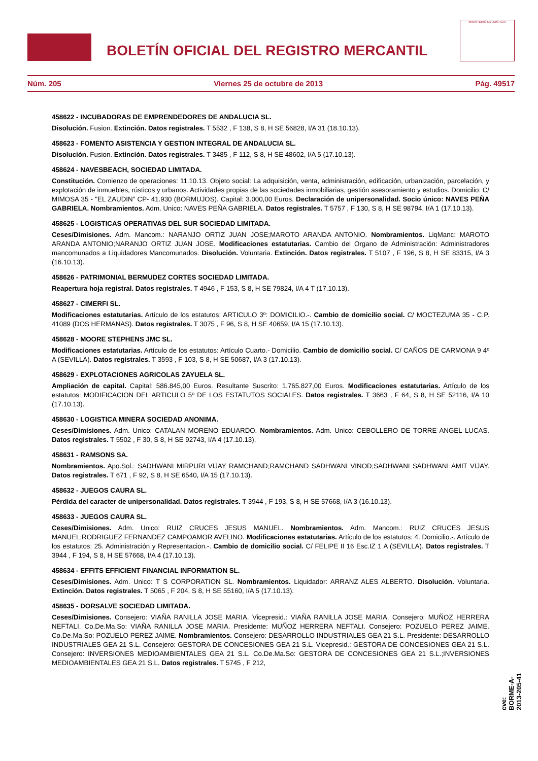BOLETÍN OFICIAL DEL REGISTRO MERCANTIL
MINISTERIO DE JUSTICIA
Núm. 205 Viernes 25 de octubre de 2013 Pág. 49517
458622 - INCUBADORAS DE EMPRENDEDORES DE ANDALUCIA SL.
Disolución. Fusion. Extinción. Datos registrales. T 5532 , F 138, S 8, H SE 56828, I/A 31 (18.10.13).
458623 - FOMENTO ASISTENCIA Y GESTION INTEGRAL DE ANDALUCIA SL.
Disolución. Fusion. Extinción. Datos registrales. T 3485 , F 112, S 8, H SE 48602, I/A 5 (17.10.13).
458624 - NAVESBEACH, SOCIEDAD LIMITADA.
Constitución. Comienzo de operaciones: 11.10.13. Objeto social: La adquisición, venta, administración, edificación, urbanización, parcelación, y explotación de inmuebles, rústicos y urbanos. Actividades propias de las sociedades inmobiliarias, gestión asesoramiento y estudios. Domicilio: C/ MIMOSA 35 - "EL ZAUDIN" CP- 41.930 (BORMUJOS). Capital: 3.000,00 Euros. Declaración de unipersonalidad. Socio único: NAVES PEÑA GABRIELA. Nombramientos. Adm. Unico: NAVES PEÑA GABRIELA. Datos registrales. T 5757 , F 130, S 8, H SE 98794, I/A 1 (17.10.13).
458625 - LOGISTICAS OPERATIVAS DEL SUR SOCIEDAD LIMITADA.
Ceses/Dimisiones. Adm. Mancom.: NARANJO ORTIZ JUAN JOSE;MAROTO ARANDA ANTONIO. Nombramientos. LiqManc: MAROTO ARANDA ANTONIO;NARANJO ORTIZ JUAN JOSE. Modificaciones estatutarias. Cambio del Organo de Administración: Administradores mancomunados a Liquidadores Mancomunados. Disolución. Voluntaria. Extinción. Datos registrales. T 5107 , F 196, S 8, H SE 83315, I/A 3 (16.10.13).
458626 - PATRIMONIAL BERMUDEZ CORTES SOCIEDAD LIMITADA.
Reapertura hoja registral. Datos registrales. T 4946 , F 153, S 8, H SE 79824, I/A 4 T (17.10.13).
458627 - CIMERFI SL.
Modificaciones estatutarias. Artículo de los estatutos: ARTICULO 3º: DOMICILIO.-. Cambio de domicilio social. C/ MOCTEZUMA 35 - C.P. 41089 (DOS HERMANAS). Datos registrales. T 3075 , F 96, S 8, H SE 40659, I/A 15 (17.10.13).
458628 - MOORE STEPHENS JMC SL.
Modificaciones estatutarias. Artículo de los estatutos: Artículo Cuarto.- Domicilio. Cambio de domicilio social. C/ CAÑOS DE CARMONA 9 4º A (SEVILLA). Datos registrales. T 3593 , F 103, S 8, H SE 50687, I/A 3 (17.10.13).
458629 - EXPLOTACIONES AGRICOLAS ZAYUELA SL.
Ampliación de capital. Capital: 586.845,00 Euros. Resultante Suscrito: 1.765.827,00 Euros. Modificaciones estatutarias. Artículo de los estatutos: MODIFICACION DEL ARTICULO 5º DE LOS ESTATUTOS SOCIALES. Datos registrales. T 3663 , F 64, S 8, H SE 52116, I/A 10 (17.10.13).
458630 - LOGISTICA MINERA SOCIEDAD ANONIMA.
Ceses/Dimisiones. Adm. Unico: CATALAN MORENO EDUARDO. Nombramientos. Adm. Unico: CEBOLLERO DE TORRE ANGEL LUCAS. Datos registrales. T 5502 , F 30, S 8, H SE 92743, I/A 4 (17.10.13).
458631 - RAMSONS SA.
Nombramientos. Apo.Sol.: SADHWANI MIRPURI VIJAY RAMCHAND;RAMCHAND SADHWANI VINOD;SADHWANI SADHWANI AMIT VIJAY. Datos registrales. T 671 , F 92, S 8, H SE 6540, I/A 15 (17.10.13).
458632 - JUEGOS CAURA SL.
Pérdida del caracter de unipersonalidad. Datos registrales. T 3944 , F 193, S 8, H SE 57668, I/A 3 (16.10.13).
458633 - JUEGOS CAURA SL.
Ceses/Dimisiones. Adm. Unico: RUIZ CRUCES JESUS MANUEL. Nombramientos. Adm. Mancom.: RUIZ CRUCES JESUS MANUEL;RODRIGUEZ FERNANDEZ CAMPOAMOR AVELINO. Modificaciones estatutarias. Artículo de los estatutos: 4. Domicilio.-. Artículo de los estatutos: 25. Administración y Representacion.-. Cambio de domicilio social. C/ FELIPE II 16 Esc.IZ 1 A (SEVILLA). Datos registrales. T 3944 , F 194, S 8, H SE 57668, I/A 4 (17.10.13).
458634 - EFFITS EFFICIENT FINANCIAL INFORMATION SL.
Ceses/Dimisiones. Adm. Unico: T S CORPORATION SL. Nombramientos. Liquidador: ARRANZ ALES ALBERTO. Disolución. Voluntaria. Extinción. Datos registrales. T 5065 , F 204, S 8, H SE 55160, I/A 5 (17.10.13).
458635 - DORSALVE SOCIEDAD LIMITADA.
Ceses/Dimisiones. Consejero: VIAÑA RANILLA JOSE MARIA. Vicepresid.: VIAÑA RANILLA JOSE MARIA. Consejero: MUÑOZ HERRERA NEFTALI. Co.De.Ma.So: VIAÑA RANILLA JOSE MARIA. Presidente: MUÑOZ HERRERA NEFTALI. Consejero: POZUELO PEREZ JAIME. Co.De.Ma.So: POZUELO PEREZ JAIME. Nombramientos. Consejero: DESARROLLO INDUSTRIALES GEA 21 S.L. Presidente: DESARROLLO INDUSTRIALES GEA 21 S.L. Consejero: GESTORA DE CONCESIONES GEA 21 S.L. Vicepresid.: GESTORA DE CONCESIONES GEA 21 S.L. Consejero: INVERSIONES MEDIOAMBIENTALES GEA 21 S.L. Co.De.Ma.So: GESTORA DE CONCESIONES GEA 21 S.L.;INVERSIONES MEDIOAMBIENTALES GEA 21 S.L. Datos registrales. T 5745 , F 212,
cve: BORME-A-2013-205-41